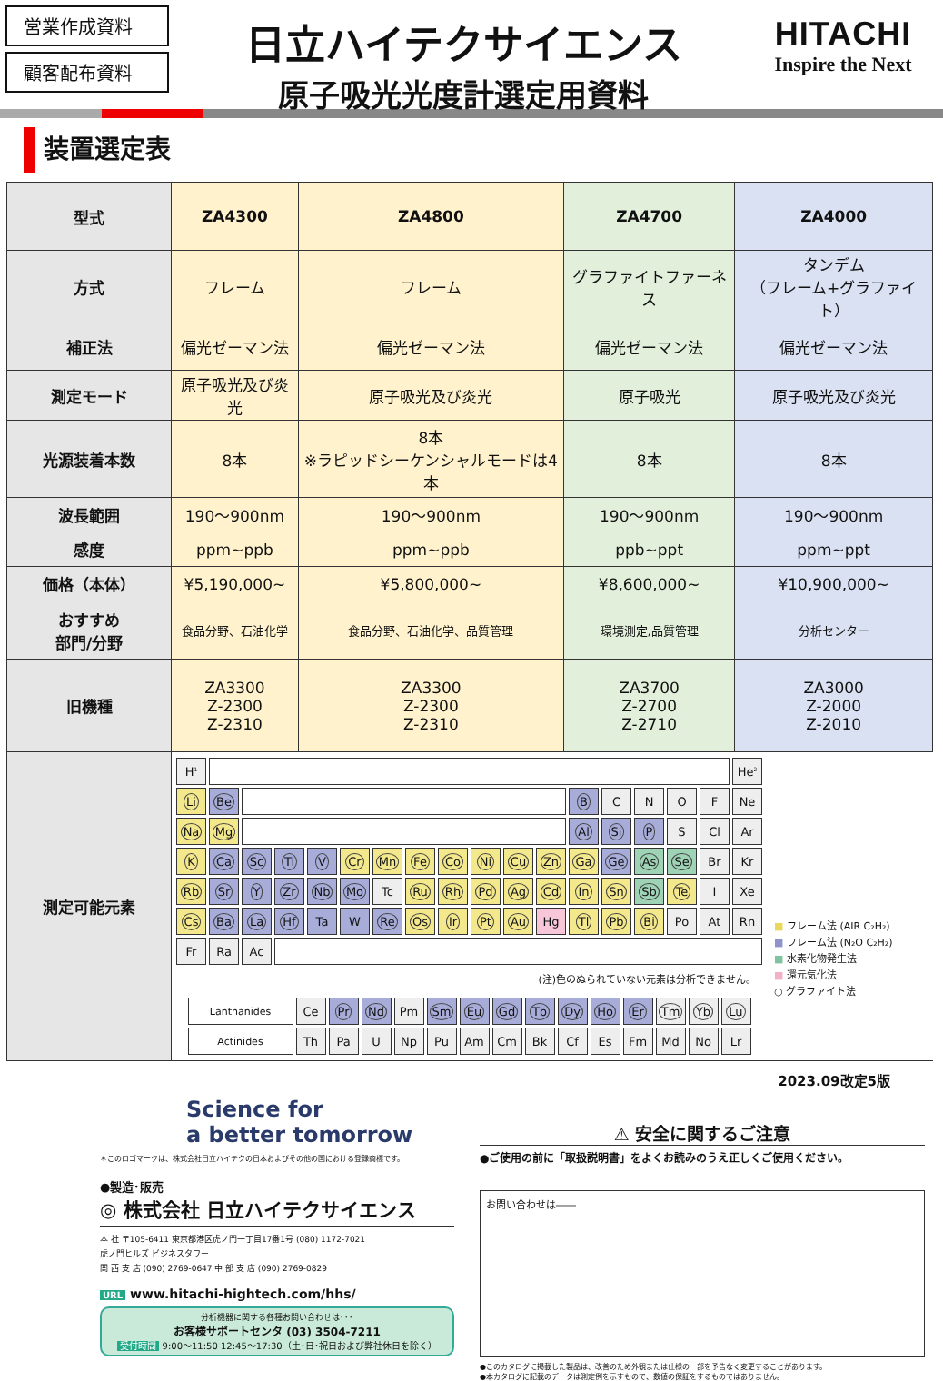営業作成資料
顧客配布資料
日立ハイテクサイエンス
原子吸光光度計選定用資料
HITACHI
Inspire the Next
装置選定表
| 型式 | ZA4300 | ZA4800 | ZA4700 | ZA4000 |
| 方式 | フレーム | フレーム | グラファイトファーネス | タンデム （フレーム+グラファイト） |
| 補正法 | 偏光ゼーマン法 | 偏光ゼーマン法 | 偏光ゼーマン法 | 偏光ゼーマン法 |
| 測定モード | 原子吸光及び炎光 | 原子吸光及び炎光 | 原子吸光 | 原子吸光及び炎光 |
| 光源装着本数 | 8本 | 8本 ※ラピッドシーケンシャルモードは4本 | 8本 | 8本 |
| 波長範囲 | 190～900nm | 190～900nm | 190～900nm | 190～900nm |
| 感度 | ppm~ppb | ppm~ppb | ppb~ppt | ppm~ppt |
| 価格（本体） | ¥5,190,000~ | ¥5,800,000~ | ¥8,600,000~ | ¥10,900,000~ |
| おすすめ 部門/分野 | 食品分野、石油化学 | 食品分野、石油化学、品質管理 | 環境測定,品質管理 | 分析センター |
| 旧機種 | ZA3300 Z-2300 Z-2310 | ZA3300 Z-2300 Z-2310 | ZA3700 Z-2700 Z-2710 | ZA3000 Z-2000 Z-2010 |
| 測定可能元素 | / H<sup>1</sup> / / / / / / / / / / / / / / / / / He<sup>2</sup> / / Li / Be / / / / / / / / / / / B / C / N / O / F / Ne / / Na / Mg / / / / / / / / / / / Al / Si / P / S / Cl / Ar / / K / Ca / Sc / Ti / V / Cr / Mn / Fe / Co / Ni / Cu / Zn / Ga / Ge / As / Se / Br / Kr / / Rb / Sr / Y / Zr / Nb / Mo / Tc / Ru / Rh / Pd / Ag / Cd / In / Sn / Sb / Te / I / Xe / / Cs / Ba / La / Hf / Ta / W / Re / Os / Ir / Pt / Au / Hg / Tl / Pb / Bi / Po / At / Rn / / Fr / Ra / Ac / / / / / / / / / / / / / / / / (注)色のぬられていない元素は分析できません。 / Lanthanides / Ce / Pr / Nd / Pm / Sm / Eu / Gd / Tb / Dy / Ho / Er / Tm / Yb / Lu / / Actinides / Th / Pa / U / Np / Pu / Am / Cm / Bk / Cf / Es / Fm / Md / No / Lr / ■ フレーム法 (AIR C₂H₂) ■ フレーム法 (N₂O C₂H₂) ■ 水素化物発生法 ■ 還元気化法 ○ グラファイト法 | | | |
2023.09改定5版
Science for
a better tomorrow
＊このロゴマークは、株式会社日立ハイテクの日本およびその他の国における登録商標です。
●製造･販売
◎ 株式会社 日立ハイテクサイエンス
本 社 〒105-6411 東京都港区虎ノ門一丁目17番1号 (080) 1172-7021
虎ノ門ヒルズ ビジネスタワー
関 西 支 店 (090) 2769-0647 中 部 支 店 (090) 2769-0829
URL www.hitachi-hightech.com/hhs/
分析機器に関する各種お問い合わせは･･･
お客様サポートセンタ (03) 3504-7211
受付時間 9:00～11:50 12:45～17:30（土･日･祝日および弊社休日を除く）
⚠ 安全に関するご注意
●ご使用の前に「取扱説明書」をよくお読みのうえ正しくご使用ください。
お問い合わせは――
●このカタログに掲載した製品は、改善のため外観または仕様の一部を予告なく変更することがあります。
●本カタログに記載のデータは測定例を示すもので、数値の保証をするものではありません。